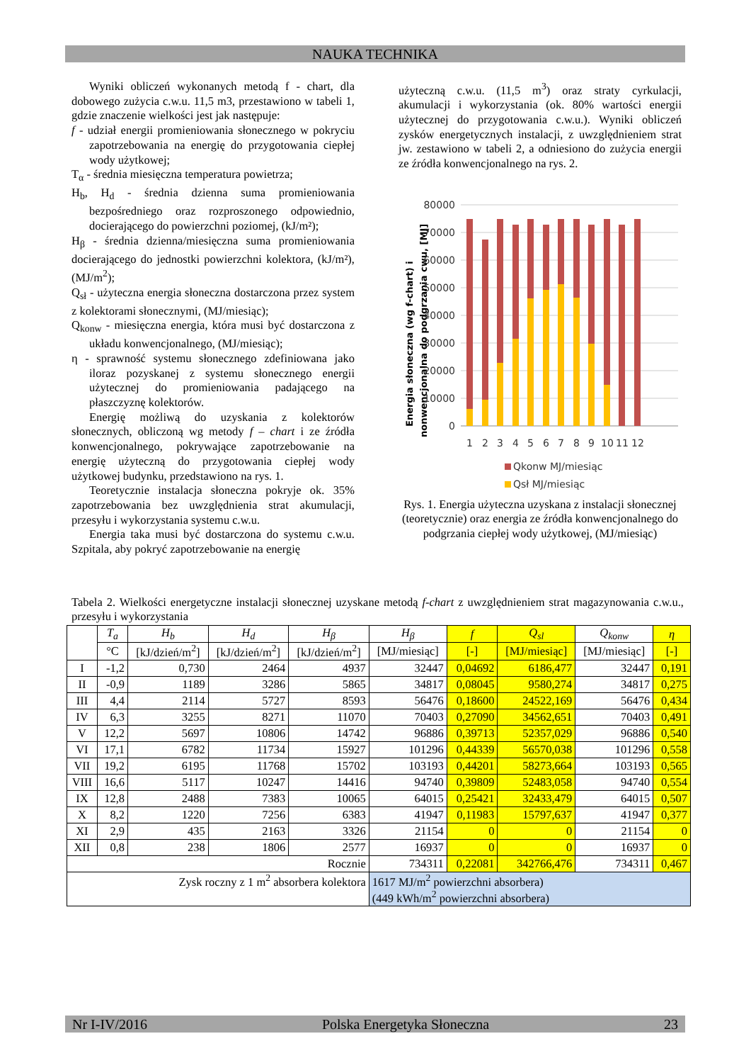NAUKA TECHNIKA
Wyniki obliczeń wykonanych metodą f - chart, dla dobowego zużycia c.w.u. 11,5 m3, przestawiono w tabeli 1, gdzie znaczenie wielkości jest jak następuje:
f - udział energii promieniowania słonecznego w pokryciu zapotrzebowania na energię do przygotowania ciepłej wody użytkowej;
T<sub>α</sub> - średnia miesięczna temperatura powietrza;
H<sub>b</sub>, H<sub>d</sub> - średnia dzienna suma promieniowania bezpośredniego oraz rozproszonego odpowiednio, docierającego do powierzchni poziomej, (kJ/m²);
H<sub>β</sub> - średnia dzienna/miesięczna suma promieniowania docierającego do jednostki powierzchni kolektora, (kJ/m²), (MJ/m<sup>2</sup>);
Q<sub>sł</sub> - użyteczna energia słoneczna dostarczona przez system z kolektorami słonecznymi, (MJ/miesiąc);
Q<sub>konw</sub> - miesięczna energia, która musi być dostarczona z układu konwencjonalnego, (MJ/miesiąc);
η - sprawność systemu słonecznego zdefiniowana jako iloraz pozyskanej z systemu słonecznego energii użytecznej do promieniowania padającego na płaszczyznę kolektorów.
Energię możliwą do uzyskania z kolektorów słonecznych, obliczoną wg metody f – chart i ze źródła konwencjonalnego, pokrywające zapotrzebowanie na energię użyteczną do przygotowania ciepłej wody użytkowej budynku, przedstawiono na rys. 1.
Teoretycznie instalacja słoneczna pokryje ok. 35% zapotrzebowania bez uwzględnienia strat akumulacji, przesyłu i wykorzystania systemu c.w.u.
Energia taka musi być dostarczona do systemu c.w.u. Szpitala, aby pokryć zapotrzebowanie na energię
użyteczną c.w.u. (11,5 m<sup>3</sup>) oraz straty cyrkulacji, akumulacji i wykorzystania (ok. 80% wartości energii użytecznej do przygotowania c.w.u.). Wyniki obliczeń zysków energetycznych instalacji, z uwzględnieniem strat jw. zestawiono w tabeli 2, a odniesiono do zużycia energii ze źródła konwencjonalnego na rys. 2.
Energia słoneczna (wg f-chart) i
nonwencjonalna do podgrzania cwu, [MJ]
80000
70000
60000
50000
40000
30000
20000
10000
0
1
2
3
4
5
6
7
8
9
10
11
12
Qkonw MJ/miesiąc
Qsł MJ/miesiąc
Rys. 1. Energia użyteczna uzyskana z instalacji słonecznej (teoretycznie) oraz energia ze źródła konwencjonalnego do podgrzania ciepłej wody użytkowej, (MJ/miesiąc)
Tabela 2. Wielkości energetyczne instalacji słonecznej uzyskane metodą f-chart z uwzględnieniem strat magazynowania c.w.u., przesyłu i wykorzystania
| | T<sub>a</sub> | H<sub>b</sub> | H<sub>d</sub> | H<sub>β</sub> | H<sub>β</sub> | f | Q<sub>sl</sub> | Q<sub>konw</sub> | η |
| --- | --- | --- | --- | --- | --- | --- | --- | --- | --- |
| | °C | [kJ/dzień/m<sup>2</sup>] | [kJ/dzień/m<sup>2</sup>] | [kJ/dzień/m<sup>2</sup>] | [MJ/miesiąc] | [-] | [MJ/miesiąc] | [MJ/miesiąc] | [-] |
| I | -1,2 | 0,730 | 2464 | 4937 | 32447 | 0,04692 | 6186,477 | 32447 | 0,191 |
| II | -0,9 | 1189 | 3286 | 5865 | 34817 | 0,08045 | 9580,274 | 34817 | 0,275 |
| III | 4,4 | 2114 | 5727 | 8593 | 56476 | 0,18600 | 24522,169 | 56476 | 0,434 |
| IV | 6,3 | 3255 | 8271 | 11070 | 70403 | 0,27090 | 34562,651 | 70403 | 0,491 |
| V | 12,2 | 5697 | 10806 | 14742 | 96886 | 0,39713 | 52357,029 | 96886 | 0,540 |
| VI | 17,1 | 6782 | 11734 | 15927 | 101296 | 0,44339 | 56570,038 | 101296 | 0,558 |
| VII | 19,2 | 6195 | 11768 | 15702 | 103193 | 0,44201 | 58273,664 | 103193 | 0,565 |
| VIII | 16,6 | 5117 | 10247 | 14416 | 94740 | 0,39809 | 52483,058 | 94740 | 0,554 |
| IX | 12,8 | 2488 | 7383 | 10065 | 64015 | 0,25421 | 32433,479 | 64015 | 0,507 |
| X | 8,2 | 1220 | 7256 | 6383 | 41947 | 0,11983 | 15797,637 | 41947 | 0,377 |
| XI | 2,9 | 435 | 2163 | 3326 | 21154 | 0 | 0 | 21154 | 0 |
| XII | 0,8 | 238 | 1806 | 2577 | 16937 | 0 | 0 | 16937 | 0 |
| Rocznie | | | | | 734311 | 0,22081 | 342766,476 | 734311 | 0,467 |
| Zysk roczny z 1 m<sup>2</sup> absorbera kolektora | | | | | 1617 MJ/m<sup>2</sup> powierzchni absorbera) (449 kWh/m<sup>2</sup> powierzchni absorbera) | | | | |
Nr I-IV/2016 Polska Energetyka Słoneczna 23